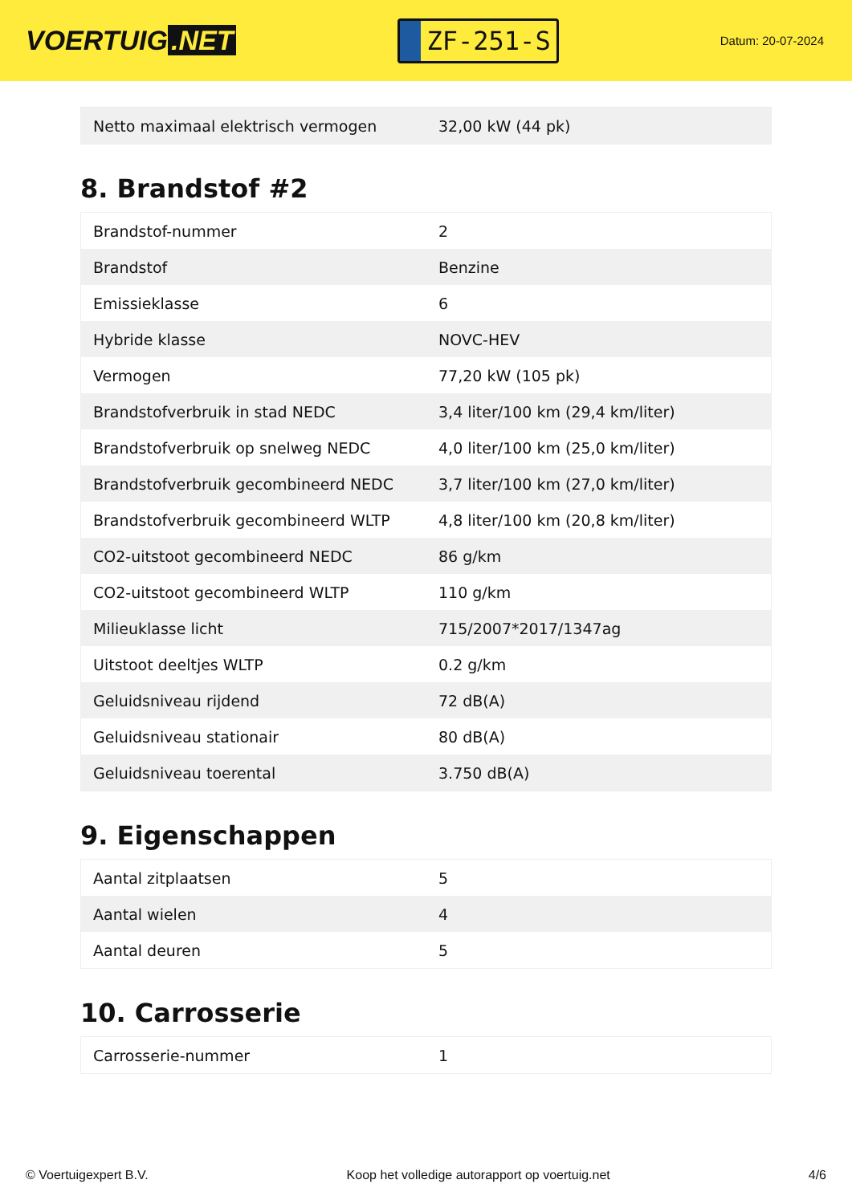VOERTUIG.NET
ZF-251-S
Datum: 20-07-2024
| Netto maximaal elektrisch vermogen | 32,00 kW (44 pk) |
8. Brandstof #2
| Brandstof-nummer | 2 |
| Brandstof | Benzine |
| Emissieklasse | 6 |
| Hybride klasse | NOVC-HEV |
| Vermogen | 77,20 kW (105 pk) |
| Brandstofverbruik in stad NEDC | 3,4 liter/100 km (29,4 km/liter) |
| Brandstofverbruik op snelweg NEDC | 4,0 liter/100 km (25,0 km/liter) |
| Brandstofverbruik gecombineerd NEDC | 3,7 liter/100 km (27,0 km/liter) |
| Brandstofverbruik gecombineerd WLTP | 4,8 liter/100 km (20,8 km/liter) |
| CO2-uitstoot gecombineerd NEDC | 86 g/km |
| CO2-uitstoot gecombineerd WLTP | 110 g/km |
| Milieuklasse licht | 715/2007*2017/1347ag |
| Uitstoot deeltjes WLTP | 0.2 g/km |
| Geluidsniveau rijdend | 72 dB(A) |
| Geluidsniveau stationair | 80 dB(A) |
| Geluidsniveau toerental | 3.750 dB(A) |
9. Eigenschappen
| Aantal zitplaatsen | 5 |
| Aantal wielen | 4 |
| Aantal deuren | 5 |
10. Carrosserie
| Carrosserie-nummer | 1 |
© Voertuigexpert B.V. Koop het volledige autorapport op voertuig.net 4/6